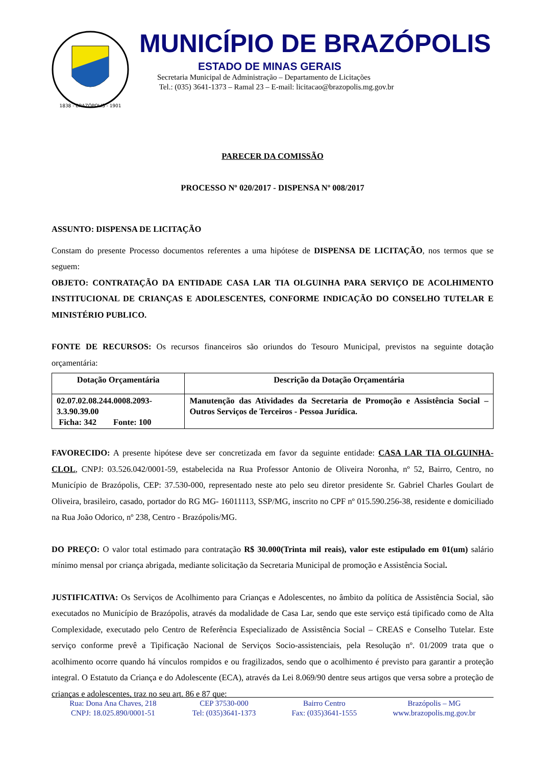1838 - BRAZÓPOLIS - 1901
MUNICÍPIO DE BRAZÓPOLIS
ESTADO DE MINAS GERAIS
Secretaria Municipal de Administração – Departamento de Licitações
Tel.: (035) 3641-1373 – Ramal 23 – E-mail: licitacao@brazopolis.mg.gov.br
PARECER DA COMISSÃO
PROCESSO Nº 020/2017 - DISPENSA Nº 008/2017
ASSUNTO: DISPENSA DE LICITAÇÃO
Constam do presente Processo documentos referentes a uma hipótese de DISPENSA DE LICITAÇÃO, nos termos que se seguem:
OBJETO: CONTRATAÇÃO DA ENTIDADE CASA LAR TIA OLGUINHA PARA SERVIÇO DE ACOLHIMENTO INSTITUCIONAL DE CRIANÇAS E ADOLESCENTES, CONFORME INDICAÇÃO DO CONSELHO TUTELAR E MINISTÉRIO PUBLICO.
FONTE DE RECURSOS: Os recursos financeiros são oriundos do Tesouro Municipal, previstos na seguinte dotação orçamentária:
| Dotação Orçamentária | Descrição da Dotação Orçamentária |
| --- | --- |
| 02.07.02.08.244.0008.2093- 3.3.90.39.00 Ficha: 342 Fonte: 100 | Manutenção das Atividades da Secretaria de Promoção e Assistência Social – Outros Serviços de Terceiros - Pessoa Jurídica. |
FAVORECIDO: A presente hipótese deve ser concretizada em favor da seguinte entidade: CASA LAR TIA OLGUINHA-CLOL, CNPJ: 03.526.042/0001-59, estabelecida na Rua Professor Antonio de Oliveira Noronha, nº 52, Bairro, Centro, no Município de Brazópolis, CEP: 37.530-000, representado neste ato pelo seu diretor presidente Sr. Gabriel Charles Goulart de Oliveira, brasileiro, casado, portador do RG MG- 16011113, SSP/MG, inscrito no CPF nº 015.590.256-38, residente e domiciliado na Rua João Odorico, nº 238, Centro - Brazópolis/MG.
DO PREÇO: O valor total estimado para contratação R$ 30.000(Trinta mil reais), valor este estipulado em 01(um) salário mínimo mensal por criança abrigada, mediante solicitação da Secretaria Municipal de promoção e Assistência Social.
JUSTIFICATIVA: Os Serviços de Acolhimento para Crianças e Adolescentes, no âmbito da política de Assistência Social, são executados no Município de Brazópolis, através da modalidade de Casa Lar, sendo que este serviço está tipificado como de Alta Complexidade, executado pelo Centro de Referência Especializado de Assistência Social – CREAS e Conselho Tutelar. Este serviço conforme prevê a Tipificação Nacional de Serviços Socio-assistenciais, pela Resolução nº. 01/2009 trata que o acolhimento ocorre quando há vínculos rompidos e ou fragilizados, sendo que o acolhimento é previsto para garantir a proteção integral. O Estatuto da Criança e do Adolescente (ECA), através da Lei 8.069/90 dentre seus artigos que versa sobre a proteção de crianças e adolescentes, traz no seu art. 86 e 87 que:
Rua: Dona Ana Chaves, 218
CNPJ: 18.025.890/0001-51
CEP 37530-000
Tel: (035)3641-1373
Bairro Centro
Fax: (035)3641-1555
Brazópolis – MG
www.brazopolis.mg.gov.br